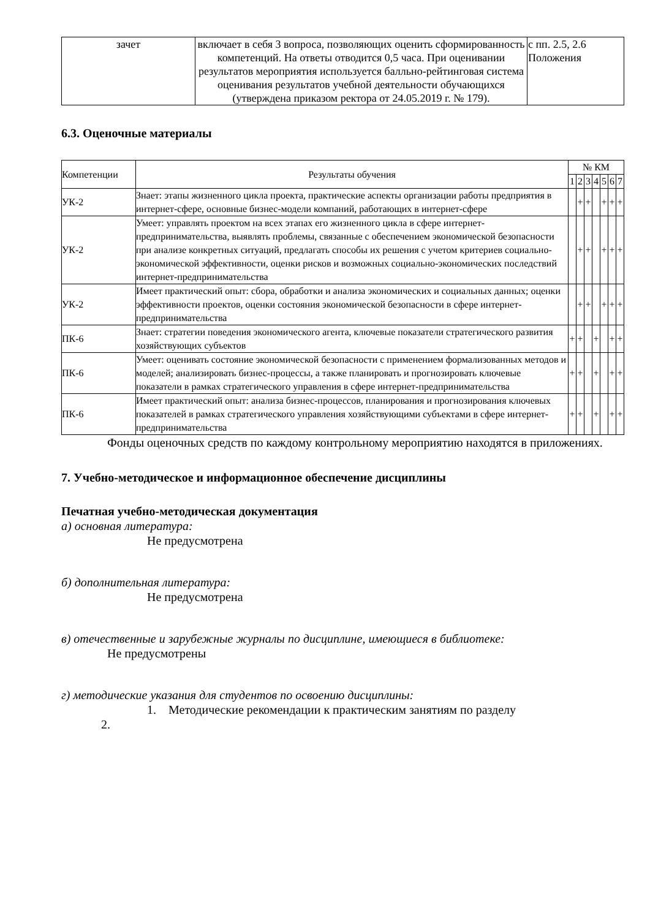| зачет | включает в себя 3 вопроса, позволяющих оценить сформированность компетенций. На ответы отводится 0,5 часа. При оценивании результатов мероприятия используется балльно-рейтинговая система оценивания результатов учебной деятельности обучающихся (утверждена приказом ректора от 24.05.2019 г. № 179). | с пп. 2.5, 2.6 Положения |
6.3. Оценочные материалы
| Компетенции | Результаты обучения | № КМ | | | | | | |
| --- | --- | --- | --- | --- | --- | --- | --- | --- |
| | | 1 | 2 | 3 | 4 | 5 | 6 | 7 |
| УК-2 | Знает: этапы жизненного цикла проекта, практические аспекты организации работы предприятия в интернет-сфере, основные бизнес-модели компаний, работающих в интернет-сфере | | + | + | | + | + | + |
| УК-2 | Умеет: управлять проектом на всех этапах его жизненного цикла в сфере интернет-предпринимательства, выявлять проблемы, связанные с обеспечением экономической безопасности при анализе конкретных ситуаций, предлагать способы их решения с учетом критериев социально-экономической эффективности, оценки рисков и возможных социально-экономических последствий интернет-предпринимательства | | + | + | | + | + | + |
| УК-2 | Имеет практический опыт: сбора, обработки и анализа экономических и социальных данных; оценки эффективности проектов, оценки состояния экономической безопасности в сфере интернет-предпринимательства | | + | + | | + | + | + |
| ПК-6 | Знает: стратегии поведения экономического агента, ключевые показатели стратегического развития хозяйствующих субъектов | + | + | | + | | + | + |
| ПК-6 | Умеет: оценивать состояние экономической безопасности с применением формализованных методов и моделей; анализировать бизнес-процессы, а также планировать и прогнозировать ключевые показатели в рамках стратегического управления в сфере интернет-предпринимательства | + | + | | + | | + | + |
| ПК-6 | Имеет практический опыт: анализа бизнес-процессов, планирования и прогнозирования ключевых показателей в рамках стратегического управления хозяйствующими субъектами в сфере интернет-предпринимательства | + | + | | + | | + | + |
Фонды оценочных средств по каждому контрольному мероприятию находятся в приложениях.
7. Учебно-методическое и информационное обеспечение дисциплины
Печатная учебно-методическая документация
а) основная литература:
Не предусмотрена
б) дополнительная литература:
Не предусмотрена
в) отечественные и зарубежные журналы по дисциплине, имеющиеся в библиотеке:
Не предусмотрены
г) методические указания для студентов по освоению дисциплины:
1. Методические рекомендации к практическим занятиям по разделу
2.